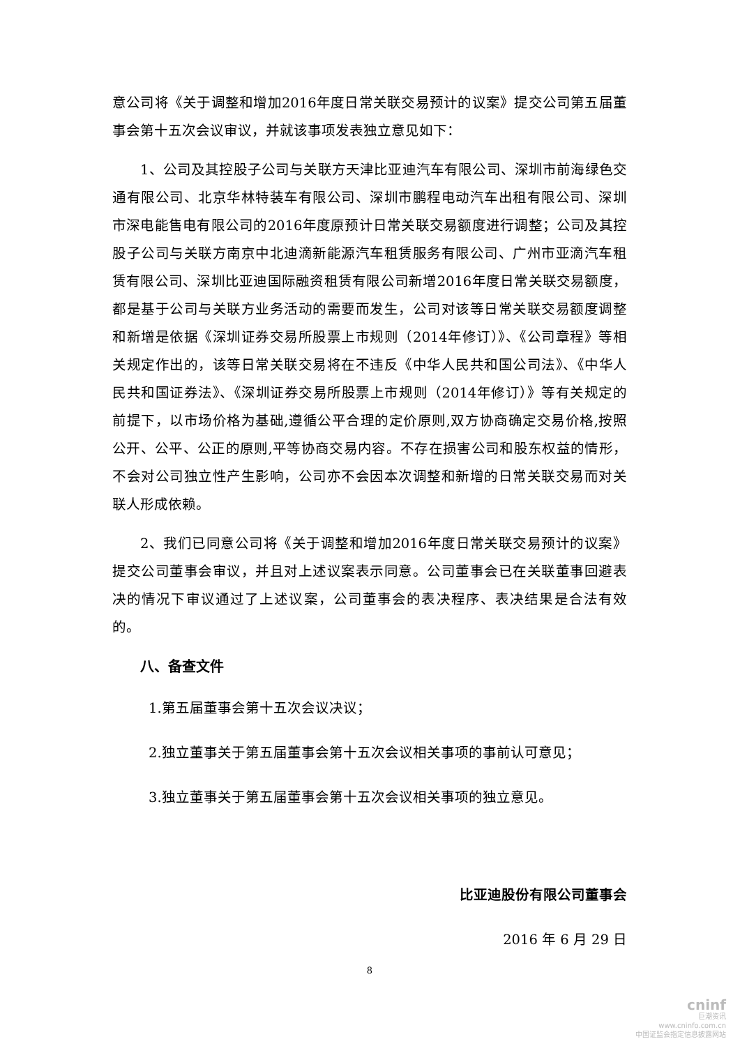意公司将《关于调整和增加2016年度日常关联交易预计的议案》提交公司第五届董事会第十五次会议审议，并就该事项发表独立意见如下：
1、公司及其控股子公司与关联方天津比亚迪汽车有限公司、深圳市前海绿色交通有限公司、北京华林特装车有限公司、深圳市鹏程电动汽车出租有限公司、深圳市深电能售电有限公司的2016年度原预计日常关联交易额度进行调整；公司及其控股子公司与关联方南京中北迪滴新能源汽车租赁服务有限公司、广州市亚滴汽车租赁有限公司、深圳比亚迪国际融资租赁有限公司新增2016年度日常关联交易额度，都是基于公司与关联方业务活动的需要而发生，公司对该等日常关联交易额度调整和新增是依据《深圳证券交易所股票上市规则（2014年修订）》、《公司章程》等相关规定作出的，该等日常关联交易将在不违反《中华人民共和国公司法》、《中华人民共和国证券法》、《深圳证券交易所股票上市规则（2014年修订）》等有关规定的前提下，以市场价格为基础,遵循公平合理的定价原则,双方协商确定交易价格,按照公开、公平、公正的原则,平等协商交易内容。不存在损害公司和股东权益的情形，不会对公司独立性产生影响，公司亦不会因本次调整和新增的日常关联交易而对关联人形成依赖。
2、我们已同意公司将《关于调整和增加2016年度日常关联交易预计的议案》提交公司董事会审议，并且对上述议案表示同意。公司董事会已在关联董事回避表决的情况下审议通过了上述议案，公司董事会的表决程序、表决结果是合法有效的。
八、备查文件
1.第五届董事会第十五次会议决议；
2.独立董事关于第五届董事会第十五次会议相关事项的事前认可意见；
3.独立董事关于第五届董事会第十五次会议相关事项的独立意见。
比亚迪股份有限公司董事会
2016 年 6 月 29 日
8
cninf
巨潮资讯
www.cninfo.com.cn
中国证监会指定信息披露网站